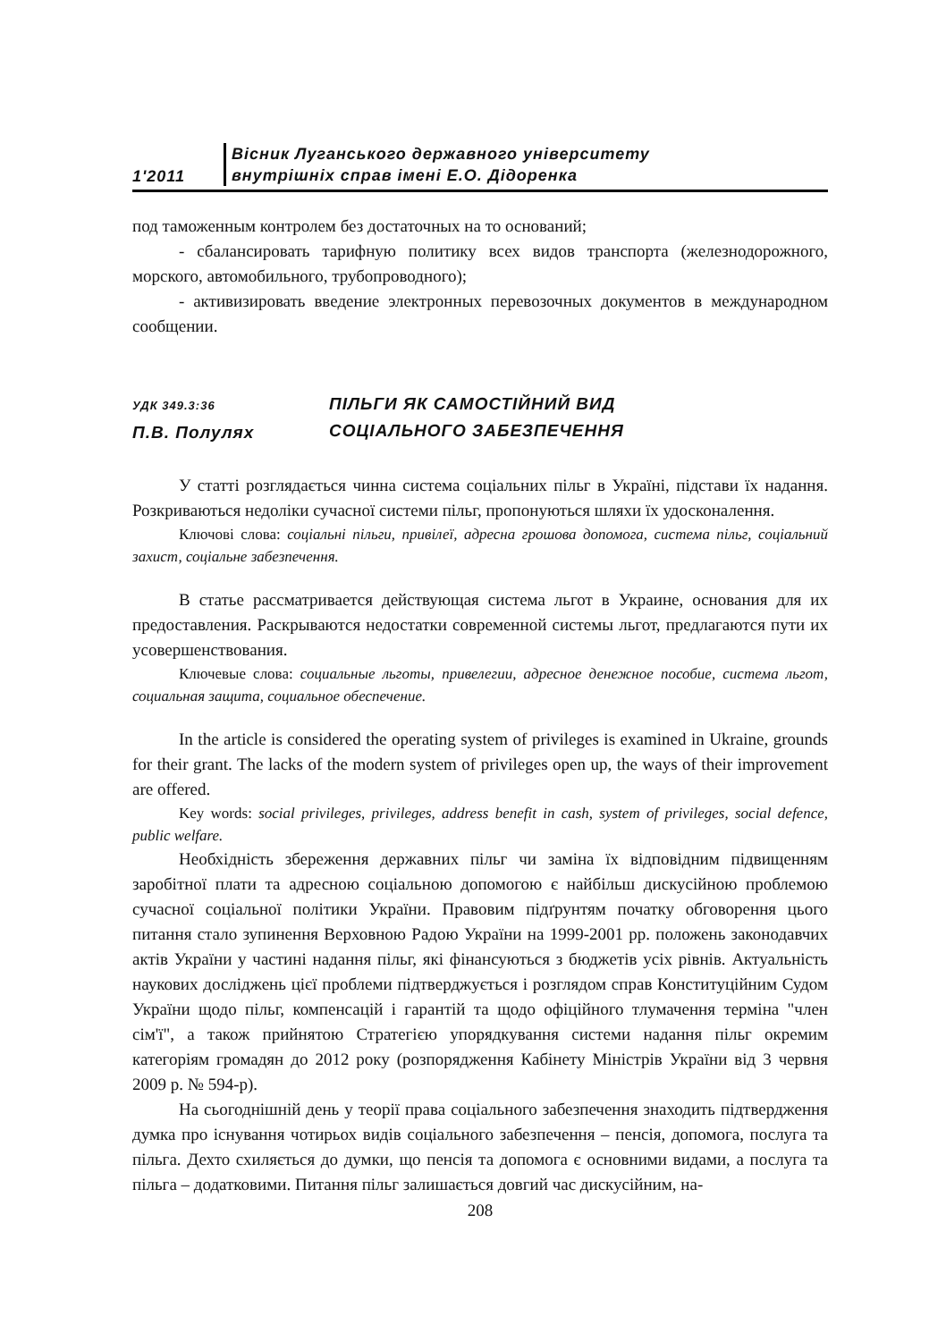1'2011
Вісник Луганського державного університету
внутрішніх справ імені Е.О. Дідоренка
под таможенным контролем без достаточных на то оснований;
- сбалансировать тарифную политику всех видов транспорта (железнодорожного, морского, автомобильного, трубопроводного);
- активизировать введение электронных перевозочных документов в международном сообщении.
УДК 349.3:36
П.В. Полулях
ПІЛЬГИ ЯК САМОСТІЙНИЙ ВИД
СОЦІАЛЬНОГО ЗАБЕЗПЕЧЕННЯ
У статті розглядається чинна система соціальних пільг в Україні, підстави їх надання. Розкриваються недоліки сучасної системи пільг, пропонуються шляхи їх удосконалення.
Ключові слова: соціальні пільги, привілеї, адресна грошова допомога, система пільг, соціальний захист, соціальне забезпечення.
В статье рассматривается действующая система льгот в Украине, основания для их предоставления. Раскрываются недостатки современной системы льгот, предлагаются пути их усовершенствования.
Ключевые слова: социальные льготы, привелегии, адресное денежное пособие, система льгот, социальная защита, социальное обеспечение.
In the article is considered the operating system of privileges is examined in Ukraine, grounds for their grant. The lacks of the modern system of privileges open up, the ways of their improvement are offered.
Key words: social privileges, privileges, address benefit in cash, system of privileges, social defence, public welfare.
Необхідність збереження державних пільг чи заміна їх відповідним підвищенням заробітної плати та адресною соціальною допомогою є найбільш дискусійною проблемою сучасної соціальної політики України. Правовим підґрунтям початку обговорення цього питання стало зупинення Верховною Радою України на 1999-2001 рр. положень законодавчих актів України у частині надання пільг, які фінансуються з бюджетів усіх рівнів. Актуальність наукових досліджень цієї проблеми підтверджується і розглядом справ Конституційним Судом України щодо пільг, компенсацій і гарантій та щодо офіційного тлумачення терміна "член сім'ї", а також прийнятою Стратегією упорядкування системи надання пільг окремим категоріям громадян до 2012 року (розпорядження Кабінету Міністрів України від 3 червня 2009 р. № 594-р).
На сьогоднішній день у теорії права соціального забезпечення знаходить підтвердження думка про існування чотирьох видів соціального забезпечення – пенсія, допомога, послуга та пільга. Дехто схиляється до думки, що пенсія та допомога є основними видами, а послуга та пільга – додатковими. Питання пільг залишається довгий час дискусійним, на-
208